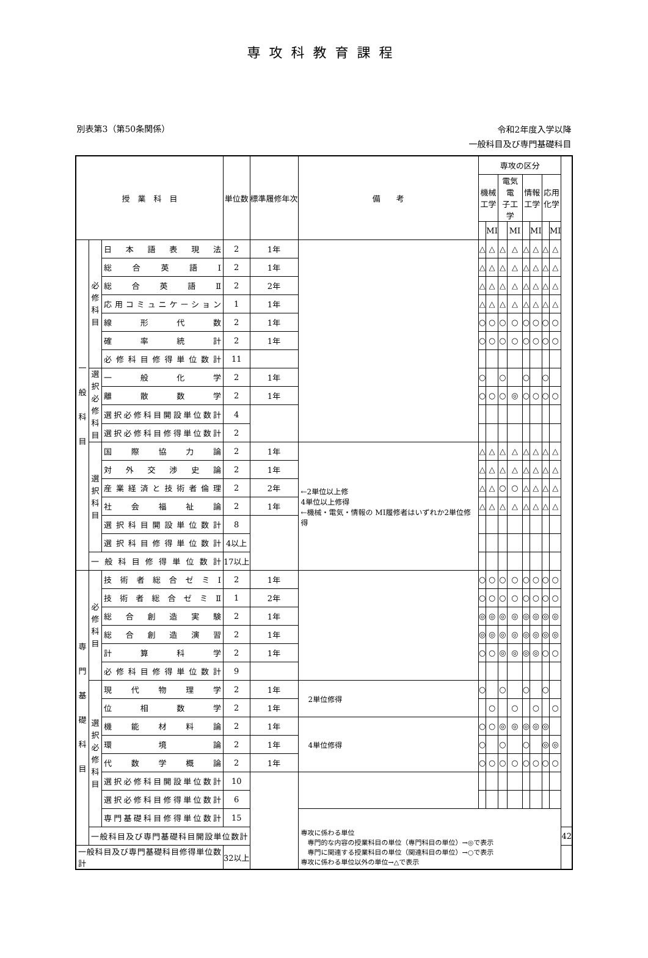専攻科教育課程
別表第3（第50条関係）
令和2年度入学以降
一般科目及び専門基礎科目
| 授 業 科 目 | | | 単位数 | 標準履修年次 | 備 考 | 専攻の区分 | | | | | | | | |
| --- | --- | --- | --- | --- | --- | --- | --- | --- | --- | --- | --- | --- | --- | --- |
| | | | | | | 機械 工学 | | 電気電 子工学 | | 情報 工学 | | 応用 化学 | | |
| | | | | | | | MI | | MI | | MI | | MI | |
| 一 般 科 目 | 必 修 科 目 | 日本語表現法 | 2 | 1年 | | △ | △ | △ | △ | △ | △ | △ | △ | |
| | | 総合英語Ⅰ | 2 | 1年 | | △ | △ | △ | △ | △ | △ | △ | △ | |
| | | 総合英語Ⅱ | 2 | 2年 | | △ | △ | △ | △ | △ | △ | △ | △ | |
| | | 応用コミュニケーション | 1 | 1年 | | △ | △ | △ | △ | △ | △ | △ | △ | |
| | | 線形代数 | 2 | 1年 | | ○ | ○ | ○ | ○ | ○ | ○ | ○ | ○ | |
| | | 確率統計 | 2 | 1年 | | ○ | ○ | ○ | ○ | ○ | ○ | ○ | ○ | |
| | | 必修科目修得単位数計 | 11 | | | | | | | | | | | |
| | 選択必修科目 | 一般化学 | 2 | 1年 | | ○ | | ○ | | ○ | | ○ | | |
| | | 離散数学 | 2 | 1年 | | ○ | ○ | ○ | ◎ | ○ | ○ | ○ | ○ | |
| | | 選択必修科目開設単位数計 | 4 | | | | | | | | | | | |
| | | 選択必修科目修得単位数計 | 2 | | | | | | | | | | | |
| | 選 択 科 目 | 国際協力論 | 2 | 1年 | ←2単位以上修 4単位以上修得 ←機械・電気・情報の MI履修者はいずれか2単位修得 | △ | △ | △ | △ | △ | △ | △ | △ | |
| | | 対外交渉史論 | 2 | 1年 | | △ | △ | △ | △ | △ | △ | △ | △ | |
| | | 産業経済と技術者倫理 | 2 | 2年 | | △ | △ | ○ | ○ | △ | △ | △ | △ | |
| | | 社会福祉論 | 2 | 1年 | | △ | △ | △ | △ | △ | △ | △ | △ | |
| | | 選択科目開設単位数計 | 8 | | | | | | | | | | | |
| | | 選択科目修得単位数計 | 4以上 | | | | | | | | | | | |
| | 一般科目修得単位数計 | | 17以上 | | | | | | | | | | | |
| 専 門 基 礎 科 目 | 必 修 科 目 | 技術者総合ゼミⅠ | 2 | 1年 | | ○ | ○ | ○ | ○ | ○ | ○ | ○ | ○ | |
| | | 技術者総合ゼミⅡ | 1 | 2年 | | ○ | ○ | ○ | ○ | ○ | ○ | ○ | ○ | |
| | | 総合創造実験 | 2 | 1年 | | ◎ | ◎ | ◎ | ◎ | ◎ | ◎ | ◎ | ◎ | |
| | | 総合創造演習 | 2 | 1年 | | ◎ | ◎ | ◎ | ◎ | ◎ | ◎ | ◎ | ◎ | |
| | | 計算科学 | 2 | 1年 | | ○ | ○ | ◎ | ◎ | ◎ | ◎ | ○ | ○ | |
| | | 必修科目修得単位数計 | 9 | | | | | | | | | | | |
| | 選 択 必 修 科 目 | 現代物理学 | 2 | 1年 | 2単位修得 | ○ | | ○ | | ○ | | ○ | | |
| | | 位相数学 | 2 | 1年 | | | ○ | | ○ | | ○ | | ○ | |
| | | 機能材料論 | 2 | 1年 | 4単位修得 | ○ | ○ | ◎ | ◎ | ◎ | ◎ | ◎ | | |
| | | 環境論 | 2 | 1年 | | ○ | | ○ | | ○ | | ◎ | ◎ | |
| | | 代数学概論 | 2 | 1年 | | ○ | ○ | ○ | ○ | ○ | ○ | ○ | ○ | |
| | | 選択必修科目開設単位数計 | 10 | | | | | | | | | | | |
| | | 選択必修科目修得単位数計 | 6 | | | | | | | | | | | |
| | | 専門基礎科目修得単位数計 | 15 | | 専攻に係わる単位 専門的な内容の授業科目の単位（専門科目の単位）→◎で表示 専門に関連する授業科目の単位（関連科目の単位）→○で表示 専攻に係わる単位以外の単位→△で表示 | | | | | | | | | |
| | 一般科目及び専門基礎科目開設単位数計 | | | | | | | | | | | | | 42 |
| 一般科目及び専門基礎科目修得単位数計 | | | 32以上 | | | | | | | | | | | |